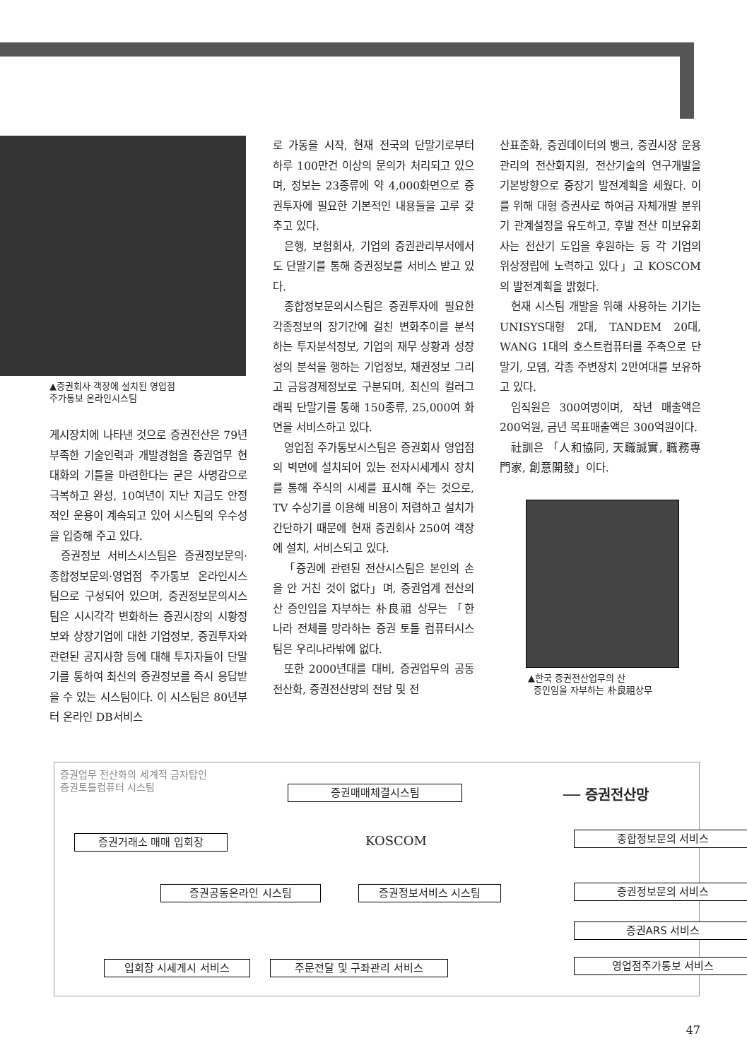▲증권회사 객장에 설치된 영업점
주가통보 온라인시스팀
게시장치에 나타낸 것으로 증권전산은 79년 부족한 기술인력과 개발경험을 증권업무 현대화의 기틀을 마련한다는 굳은 사명감으로 극복하고 완성, 10여년이 지난 지금도 안정적인 운용이 계속되고 있어 시스팀의 우수성을 입증해 주고 있다.
증권정보 서비스시스팀은 증권정보문의·종합정보문의·영업점 주가통보 온라인시스팀으로 구성되어 있으며, 증권정보문의시스팀은 시시각각 변화하는 증권시장의 시황정보와 상장기업에 대한 기업정보, 증권투자와 관련된 공지사항 등에 대해 투자자들이 단말기를 통하여 최신의 증권정보를 즉시 응답받을 수 있는 시스팀이다. 이 시스팀은 80년부터 온라인 DB서비스
로 가동을 시작, 현재 전국의 단말기로부터 하루 100만건 이상의 문의가 처리되고 있으며, 정보는 23종류에 약 4,000화면으로 증권투자에 필요한 기본적인 내용들을 고루 갖추고 있다.
은행, 보험회사, 기업의 증권관리부서에서도 단말기를 통해 증권정보를 서비스 받고 있다.
종합정보문의시스팀은 증권투자에 필요한 각종정보의 장기간에 걸친 변화추이를 분석하는 투자분석정보, 기업의 재무 상황과 성장성의 분석을 행하는 기업정보, 채권정보 그리고 금융경제정보로 구분되며, 최신의 컬러그래픽 단말기를 통해 150종류, 25,000여 화면을 서비스하고 있다.
영업점 주가통보시스팀은 증권회사 영업점의 벽면에 설치되어 있는 전자시세게시 장치를 통해 주식의 시세를 표시해 주는 것으로, TV 수상기를 이용해 비용이 저렴하고 설치가 간단하기 때문에 현재 증권회사 250여 객장에 설치, 서비스되고 있다.
「증권에 관련된 전산시스팀은 본인의 손을 안 거친 것이 없다」며, 증권업계 전산의 산 증인임을 자부하는 朴良祖 상무는 「한 나라 전체를 망라하는 증권 토틀 컴퓨터시스팀은 우리나라밖에 없다.
또한 2000년대를 대비, 증권업무의 공동 전산화, 증권전산망의 전담 및 전
산표준화, 증권데이터의 뱅크, 증권시장 운용관리의 전산화지원, 전산기술의 연구개발을 기본방향으로 중장기 발전계획을 세웠다. 이를 위해 대형 증권사로 하여금 자체개발 분위기 관계설정을 유도하고, 후발 전산 미보유회사는 전산기 도입을 후원하는 등 각 기업의 위상정립에 노력하고 있다」고 KOSCOM의 발전계획을 밝혔다.
현재 시스팀 개발을 위해 사용하는 기기는 UNISYS대형 2대, TANDEM 20대, WANG 1대의 호스트컴퓨터를 주축으로 단말기, 모뎀, 각종 주변장치 2만여대를 보유하고 있다.
임직원은 300여명이며, 작년 매출액은 200억원, 금년 목표매출액은 300억원이다.
社訓은 「人和協同, 天職誠實, 職務專門家, 創意開發」이다.
▲한국 증권전산업무의 산
증인임을 자부하는 朴良祖상무
증권업무 전산화의 세계적 금자탑인
증권토틀컴퓨터 시스팀
증권매매체결시스팀 ── 증권전산망
KOSCOM
증권거래소 매매 입회장 종합정보문의 서비스
증권공동온라인 시스팀 증권정보서비스 시스팀 증권정보문의 서비스
증권ARS 서비스
입회장 시세게시 서비스 주문전달 및 구좌관리 서비스 영업점주가통보 서비스
47